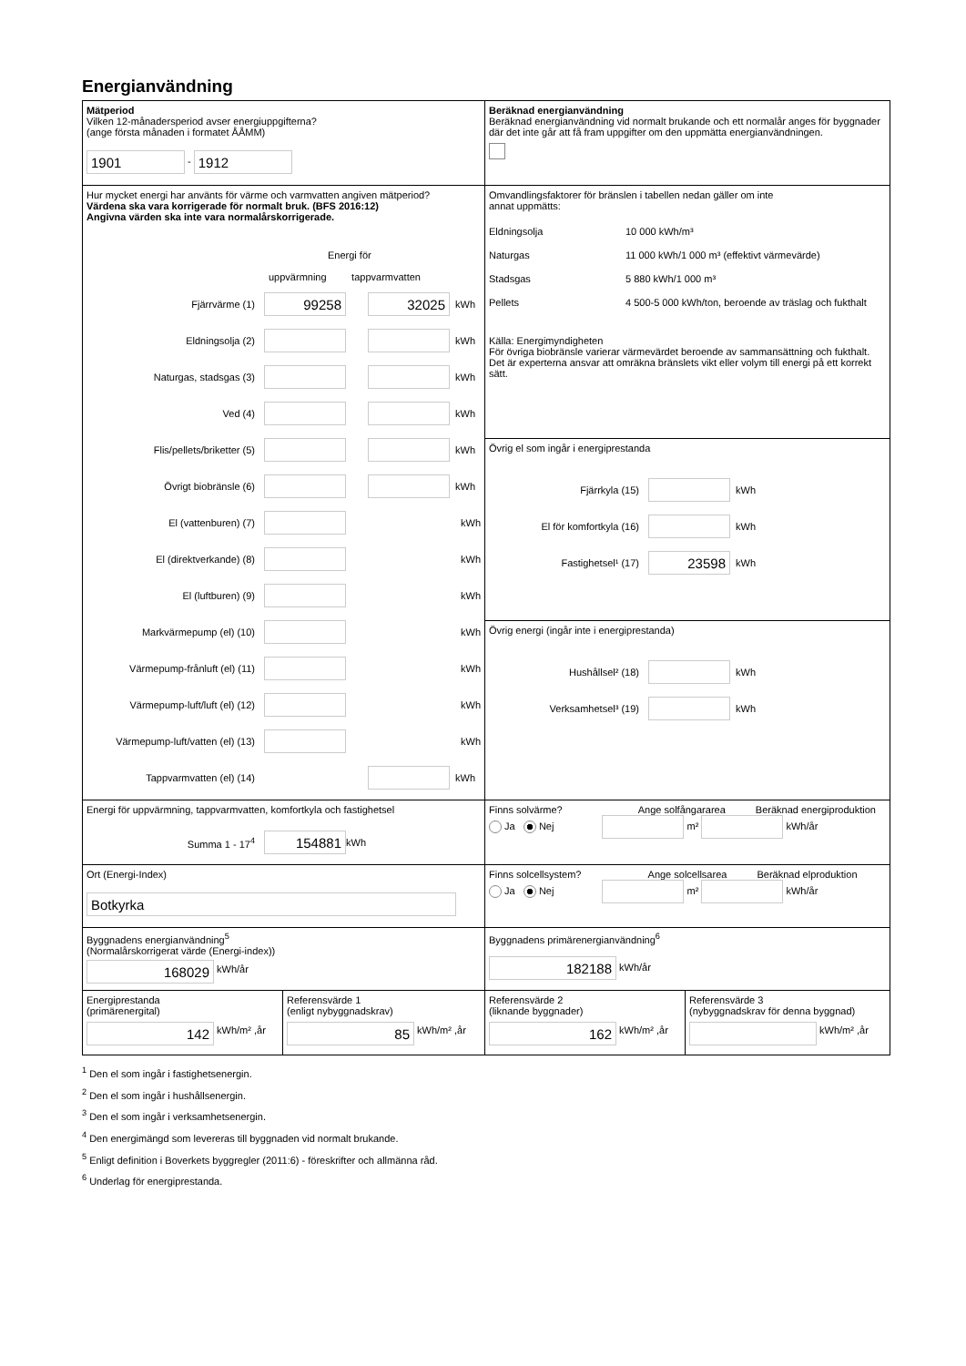Energianvändning
Mätperiod
Vilken 12-månadersperiod avser energiuppgifterna?
(ange första månaden i formatet ÅÅMM)
1901 - 1912
Beräknad energianvändning
Beräknad energianvändning vid normalt brukande och ett normalår anges för byggnader där det inte går att få fram uppgifter om den uppmätta energianvändningen.
Hur mycket energi har använts för värme och varmvatten angiven mätperiod?
Värdena ska vara korrigerade för normalt bruk. (BFS 2016:12)
Angivna värden ska inte vara normalårskorrigerade.
Energi för
uppvärmning tappvarmvatten
Fjärrvärme (1) 99258 32025 kWh
Eldningsolja (2) kWh
Naturgas, stadsgas (3) kWh
Ved (4) kWh
Flis/pellets/briketter (5) kWh
Övrigt biobränsle (6) kWh
El (vattenburen) (7) kWh
El (direktverkande) (8) kWh
El (luftburen) (9) kWh
Markvärmepump (el) (10) kWh
Värmepump-frånluft (el) (11) kWh
Värmepump-luft/luft (el) (12) kWh
Värmepump-luft/vatten (el) (13) kWh
Tappvarmvatten (el) (14) kWh
Omvandlingsfaktorer för bränslen i tabellen nedan gäller om inte
annat uppmätts:
Eldningsolja 10 000 kWh/m³ Naturgas 11 000 kWh/1 000 m³ (effektivt värmevärde) Stadsgas 5 880 kWh/1 000 m³ Pellets 4 500-5 000 kWh/ton, beroende av träslag och fukthalt
Källa: Energimyndigheten
För övriga biobränsle varierar värmevärdet beroende av sammansättning och fukthalt. Det är experterna ansvar att omräkna bränslets vikt eller volym till energi på ett korrekt sätt.
Övrig el som ingår i energiprestanda
Fjärrkyla (15) kWh
El för komfortkyla (16) kWh
Fastighetsel¹ (17) 23598 kWh
Övrig energi (ingår inte i energiprestanda)
Hushållsel² (18) kWh
Verksamhetsel³ (19) kWh
Energi för uppvärmning, tappvarmvatten, komfortkyla och fastighetsel
Summa 1 - 17<sup>4</sup> 154881 kWh
Finns solvärme? Ange solfångararea Beräknad energiproduktion
Ja Nej m² kWh/år
Ort (Energi-Index)
Botkyrka
Finns solcellsystem? Ange solcellsarea Beräknad elproduktion
Ja Nej m² kWh/år
Byggnadens energianvändning<sup>5</sup>
(Normalårskorrigerat värde (Energi-index))
168029 kWh/år
Byggnadens primärenergianvändning<sup>6</sup>
182188 kWh/år
Energiprestanda
(primärenergital)
142 kWh/m² ,år
Referensvärde 1
(enligt nybyggnadskrav)
85 kWh/m² ,år
Referensvärde 2
(liknande byggnader)
162 kWh/m² ,år
Referensvärde 3
(nybyggnadskrav för denna byggnad)
kWh/m² ,år
<sup>1</sup> Den el som ingår i fastighetsenergin.
<sup>2</sup> Den el som ingår i hushållsenergin.
<sup>3</sup> Den el som ingår i verksamhetsenergin.
<sup>4</sup> Den energimängd som levereras till byggnaden vid normalt brukande.
<sup>5</sup> Enligt definition i Boverkets byggregler (2011:6) - föreskrifter och allmänna råd.
<sup>6</sup> Underlag för energiprestanda.